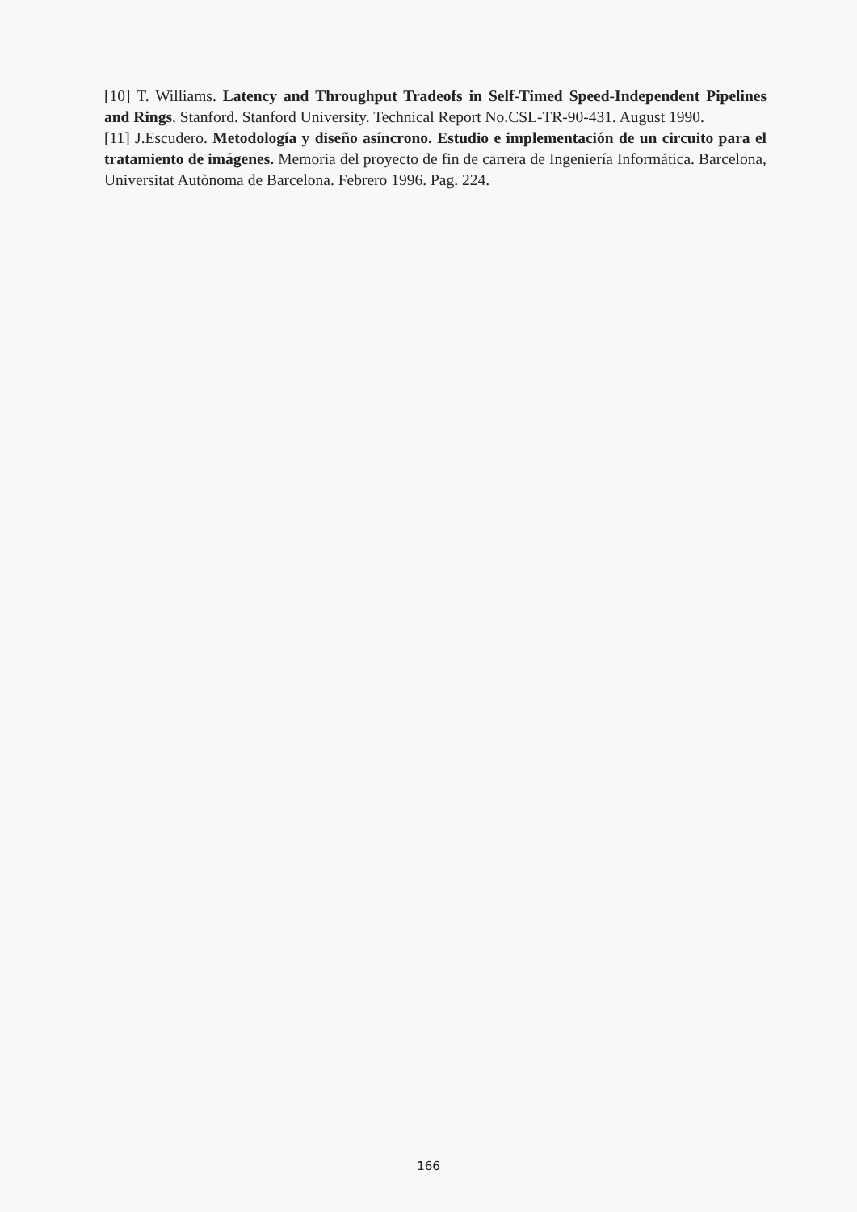[10] T. Williams. Latency and Throughput Tradeofs in Self-Timed Speed-Independent Pipelines and Rings. Stanford. Stanford University. Technical Report No.CSL-TR-90-431. August 1990.
[11] J.Escudero. Metodología y diseño asíncrono. Estudio e implementación de un circuito para el tratamiento de imágenes. Memoria del proyecto de fin de carrera de Ingeniería Informática. Barcelona, Universitat Autònoma de Barcelona. Febrero 1996. Pag. 224.
166